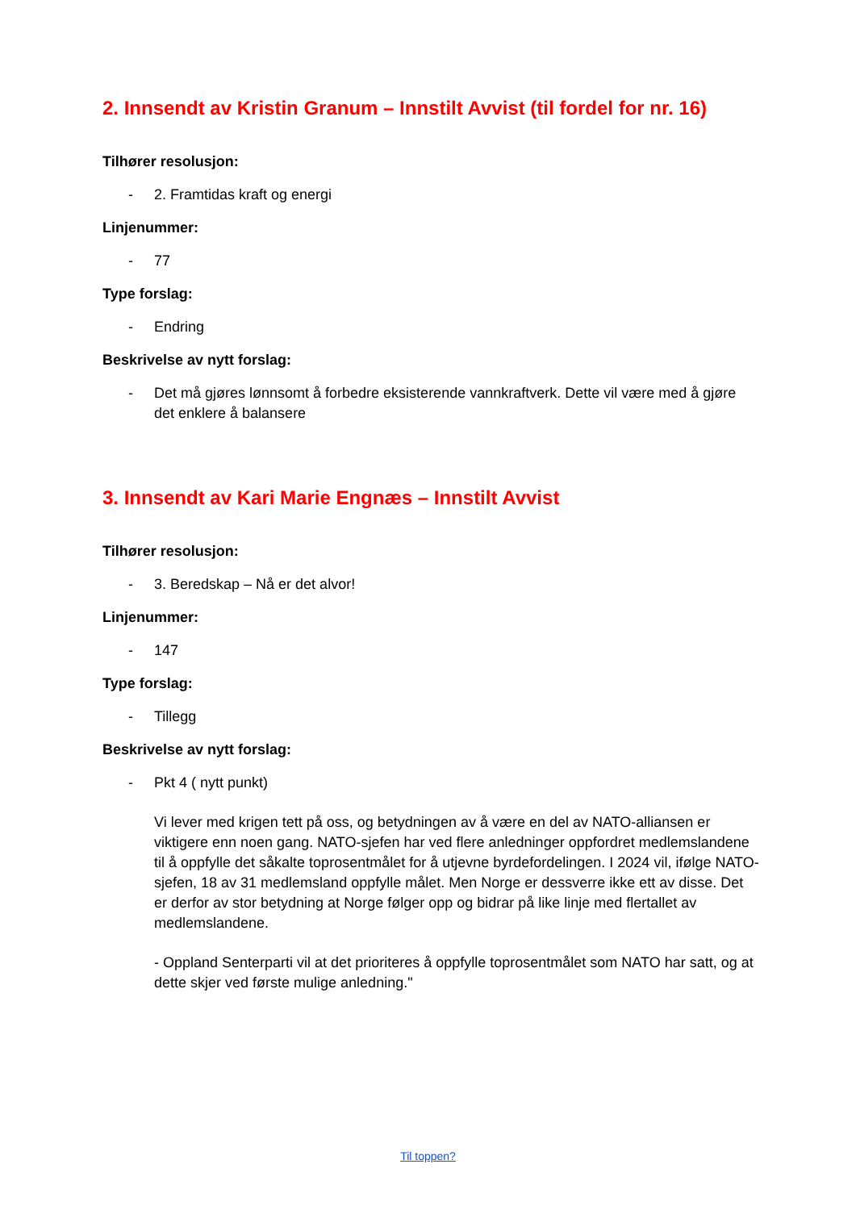2. Innsendt av Kristin Granum – Innstilt Avvist (til fordel for nr. 16)
Tilhører resolusjon:
- 2. Framtidas kraft og energi
Linjenummer:
- 77
Type forslag:
- Endring
Beskrivelse av nytt forslag:
- Det må gjøres lønnsomt å forbedre eksisterende vannkraftverk. Dette vil være med å gjøre det enklere å balansere
3. Innsendt av Kari Marie Engnæs – Innstilt Avvist
Tilhører resolusjon:
- 3. Beredskap – Nå er det alvor!
Linjenummer:
- 147
Type forslag:
- Tillegg
Beskrivelse av nytt forslag:
- Pkt 4 ( nytt punkt)
Vi lever med krigen tett på oss, og betydningen av å være en del av NATO-alliansen er viktigere enn noen gang. NATO-sjefen har ved flere anledninger oppfordret medlemslandene til å oppfylle det såkalte toprosentmålet for å utjevne byrdefordelingen. I 2024 vil, ifølge NATO-sjefen, 18 av 31 medlemsland oppfylle målet. Men Norge er dessverre ikke ett av disse. Det er derfor av stor betydning at Norge følger opp og bidrar på like linje med flertallet av medlemslandene.
- Oppland Senterparti vil at det prioriteres å oppfylle toprosentmålet som NATO har satt, og at dette skjer ved første mulige anledning."
Til toppen?